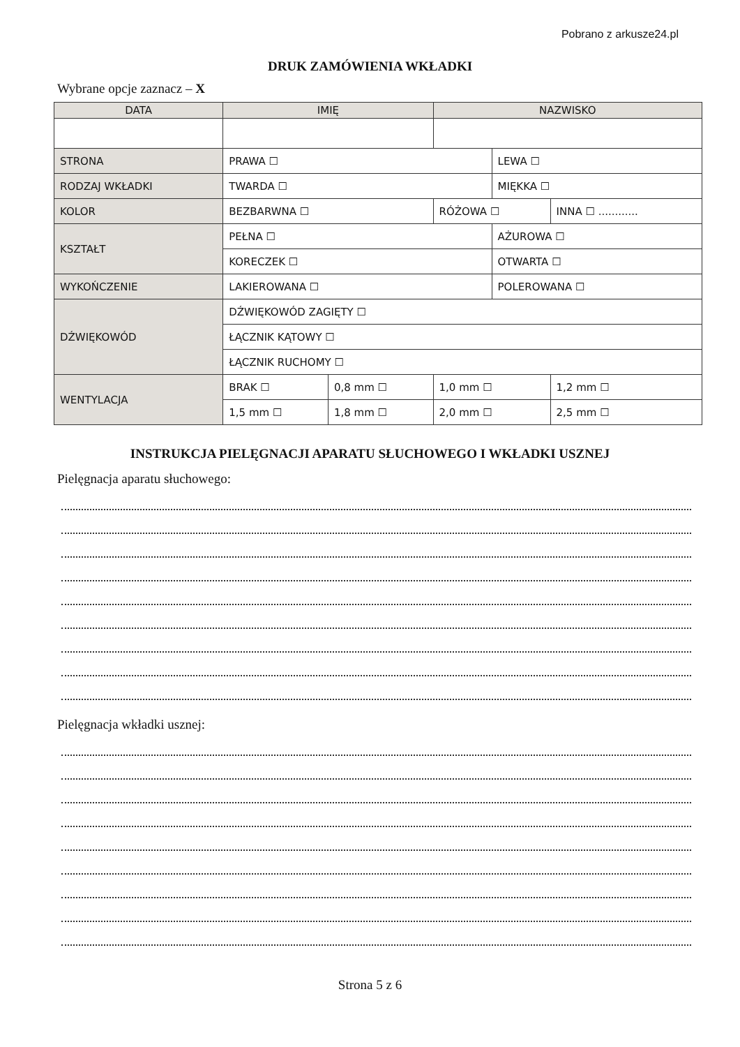Pobrano z arkusze24.pl
DRUK ZAMÓWIENIA WKŁADKI
Wybrane opcje zaznacz – X
| DATA | IMIĘ | | NAZWISKO | | |
| --- | --- | --- | --- | --- | --- |
| STRONA | PRAWA ☐ | | | LEWA ☐ | |
| RODZAJ WKŁADKI | TWARDA ☐ | | | MIĘKKA ☐ | |
| KOLOR | BEZBARWNA ☐ | | RÓŻOWA ☐ | | INNA ☐ ............ |
| KSZTAŁT | PEŁNA ☐ | | | AŻUROWA ☐ | |
| | KORECZEK ☐ | | | OTWARTA ☐ | |
| WYKOŃCZENIE | LAKIEROWANA ☐ | | | POLEROWANA ☐ | |
| DŹWIĘKOWÓD | DŹWIĘKOWÓD ZAGIĘTY ☐ | | | | |
| | ŁĄCZNIK KĄTOWY ☐ | | | | |
| | ŁĄCZNIK RUCHOMY ☐ | | | | |
| WENTYLACJA | BRAK ☐ | 0,8 mm ☐ | 1,0 mm ☐ | | 1,2 mm ☐ |
| | 1,5 mm ☐ | 1,8 mm ☐ | 2,0 mm ☐ | | 2,5 mm ☐ |
INSTRUKCJA PIELĘGNACJI APARATU SŁUCHOWEGO I WKŁADKI USZNEJ
Pielęgnacja aparatu słuchowego:
Pielęgnacja wkładki usznej:
Strona 5 z 6